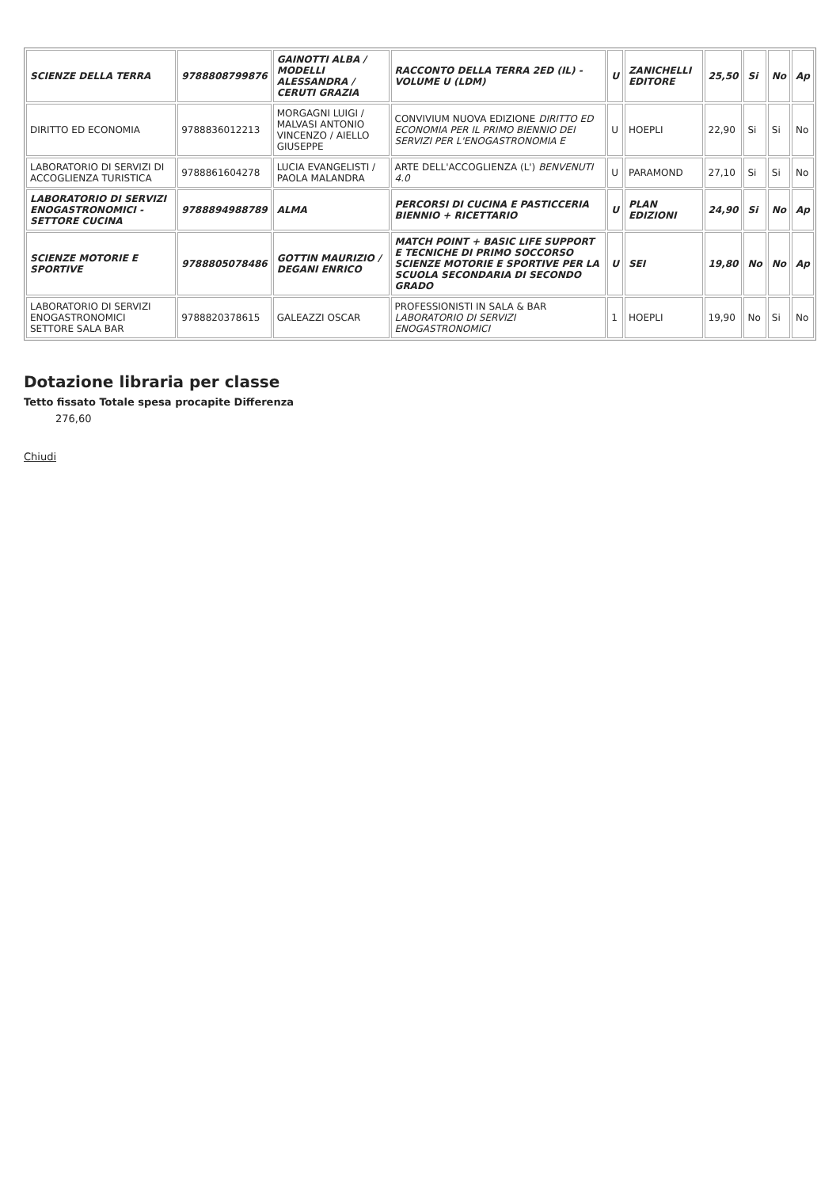| SCIENZE DELLA TERRA | 9788808799876 | GAINOTTI ALBA / MODELLI ALESSANDRA / CERUTI GRAZIA | RACCONTO DELLA TERRA 2ED (IL) - VOLUME U (LDM) | U | ZANICHELLI EDITORE | 25,50 | Si | No | Ap |
| DIRITTO ED ECONOMIA | 9788836012213 | MORGAGNI LUIGI / MALVASI ANTONIO VINCENZO / AIELLO GIUSEPPE | CONVIVIUM NUOVA EDIZIONE DIRITTO ED ECONOMIA PER IL PRIMO BIENNIO DEI SERVIZI PER L'ENOGASTRONOMIA E | U | HOEPLI | 22,90 | Si | Si | No |
| LABORATORIO DI SERVIZI DI ACCOGLIENZA TURISTICA | 9788861604278 | LUCIA EVANGELISTI / PAOLA MALANDRA | ARTE DELL'ACCOGLIENZA (L') BENVENUTI 4.0 | U | PARAMOND | 27,10 | Si | Si | No |
| LABORATORIO DI SERVIZI ENOGASTRONOMICI - SETTORE CUCINA | 9788894988789 | ALMA | PERCORSI DI CUCINA E PASTICCERIA BIENNIO + RICETTARIO | U | PLAN EDIZIONI | 24,90 | Si | No | Ap |
| SCIENZE MOTORIE E SPORTIVE | 9788805078486 | GOTTIN MAURIZIO / DEGANI ENRICO | MATCH POINT + BASIC LIFE SUPPORT E TECNICHE DI PRIMO SOCCORSO SCIENZE MOTORIE E SPORTIVE PER LA SCUOLA SECONDARIA DI SECONDO GRADO | U | SEI | 19,80 | No | No | Ap |
| LABORATORIO DI SERVIZI ENOGASTRONOMICI SETTORE SALA BAR | 9788820378615 | GALEAZZI OSCAR | PROFESSIONISTI IN SALA & BAR LABORATORIO DI SERVIZI ENOGASTRONOMICI | 1 | HOEPLI | 19,90 | No | Si | No |
Dotazione libraria per classe
Tetto fissato Totale spesa procapite Differenza
276,60
Chiudi